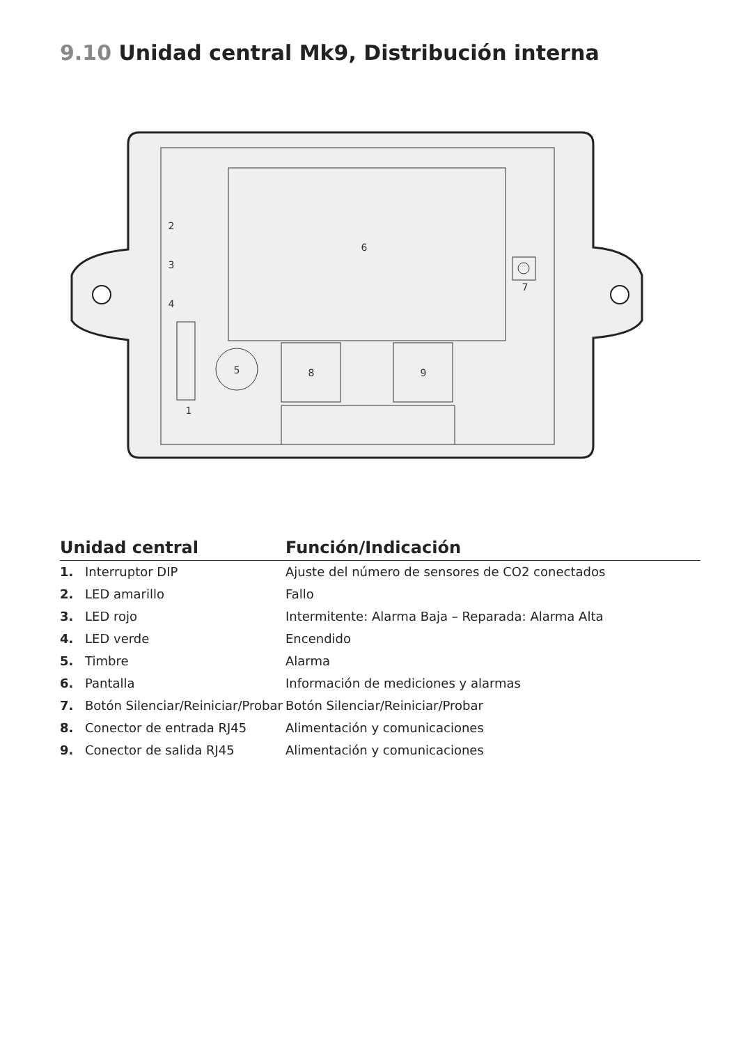9.10 Unidad central Mk9, Distribución interna
6
7
5
8
9
1
2
3
4
| Unidad central | | Función/Indicación |
| --- | --- | --- |
| 1. | Interruptor DIP | Ajuste del número de sensores de CO2 conectados |
| 2. | LED amarillo | Fallo |
| 3. | LED rojo | Intermitente: Alarma Baja – Reparada: Alarma Alta |
| 4. | LED verde | Encendido |
| 5. | Timbre | Alarma |
| 6. | Pantalla | Información de mediciones y alarmas |
| 7. | Botón Silenciar/Reiniciar/Probar | Botón Silenciar/Reiniciar/Probar |
| 8. | Conector de entrada RJ45 | Alimentación y comunicaciones |
| 9. | Conector de salida RJ45 | Alimentación y comunicaciones |